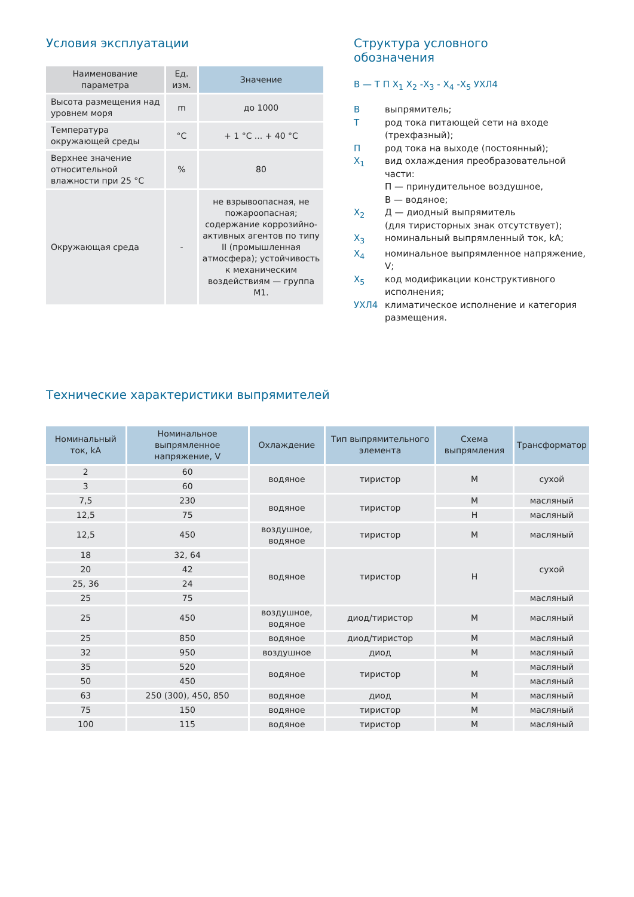Условия эксплуатации
| Наименование параметра | Ед. изм. | Значение |
| --- | --- | --- |
| Высота размещения над уровнем моря | m | до 1000 |
| Температура окружающей среды | °C | + 1 °C ... + 40 °C |
| Верхнее значение относительной влажности при 25 °C | % | 80 |
| Окружающая среда | - | не взрывоопасная, не пожароопасная; содержание коррозийно-активных агентов по типу II (промышленная атмосфера); устойчивость к механическим воздействиям — группа М1. |
Структура условного
обозначения
В — Т П Х<sub>1</sub> Х<sub>2</sub> -Х<sub>3</sub> - Х<sub>4</sub> -Х<sub>5</sub> УХЛ4
Ввыпрямитель;
Трод тока питающей сети на входе (трехфазный);
Прод тока на выходе (постоянный);
Х<sub>1</sub> вид охлаждения преобразовательной части:
П — принудительное воздушное,
В — водяное;
Х<sub>2</sub> Д — диодный выпрямитель
(для тиристорных знак отсутствует);
Х<sub>3</sub> номинальный выпрямленный ток, kA;
Х<sub>4</sub> номинальное выпрямленное напряжение, V;
Х<sub>5</sub> код модификации конструктивного исполнения;
УХЛ4 климатическое исполнение и категория размещения.
Технические характеристики выпрямителей
| Номинальный ток, kA | Номинальное выпрямленное напряжение, V | Охлаждение | Тип выпрямительного элемента | Схема выпрямления | Трансформатор |
| --- | --- | --- | --- | --- | --- |
| 2 | 60 | водяное | тиристор | М | сухой |
| 3 | 60 | | | | |
| 7,5 | 230 | водяное | тиристор | М | масляный |
| 12,5 | 75 | | | Н | масляный |
| 12,5 | 450 | воздушное, водяное | тиристор | М | масляный |
| 18 | 32, 64 | водяное | тиристор | Н | сухой |
| 20 | 42 | | | | |
| 25, 36 | 24 | | | | |
| 25 | 75 | | | | масляный |
| 25 | 450 | воздушное, водяное | диод/тиристор | М | масляный |
| 25 | 850 | водяное | диод/тиристор | М | масляный |
| 32 | 950 | воздушное | диод | М | масляный |
| 35 | 520 | водяное | тиристор | М | масляный |
| 50 | 450 | | | | масляный |
| 63 | 250 (300), 450, 850 | водяное | диод | М | масляный |
| 75 | 150 | водяное | тиристор | М | масляный |
| 100 | 115 | водяное | тиристор | М | масляный |